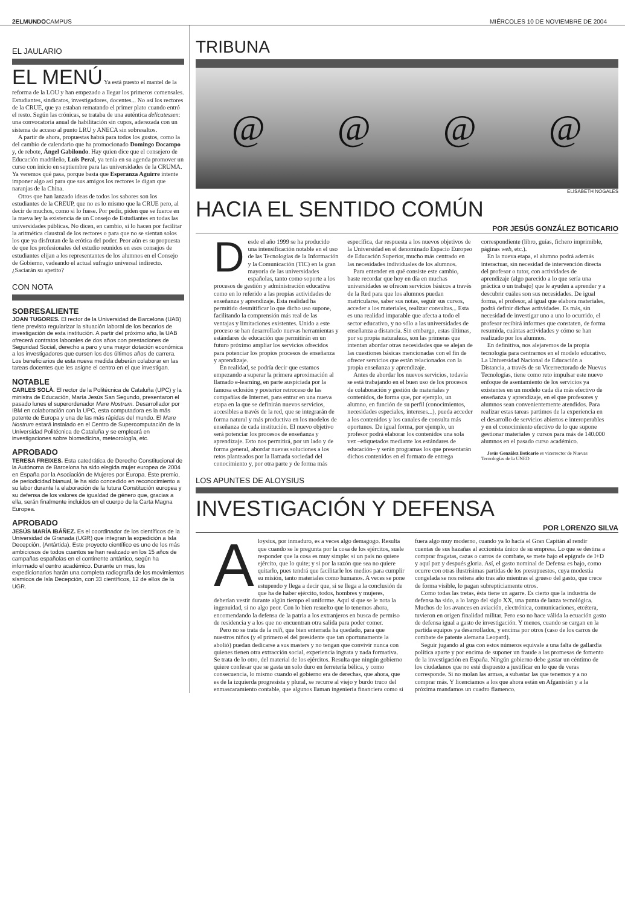2ELMUNDOCAMPUS MIÉRCOLES 10 DE NOVIEMBRE DE 2004
EL JAULARIO
EL MENÚ
Ya está puesto el mantel de la reforma de la LOU y han empezado a llegar los primeros comensales. Estudiantes, sindicatos, investigadores, docentes... No así los rectores de la CRUE, que ya estaban rematando el primer plato cuando entró el resto. Según las crónicas, se trataba de una auténtica delicatessen: una convocatoria anual de habilitación sin cupos, aderezada con un sistema de acceso al punto LRU y ANECA sin sobresaltos.
A partir de ahora, propuestas habrá para todos los gustos, como la del cambio de calendario que ha promocionado Domingo Docampo y, de rebote, Ángel Gabilondo. Hay quien dice que el consejero de Educación madrileño, Luis Peral, ya tenía en su agenda promover un curso con inicio en septiembre para las universidades de la CRUMA. Ya veremos qué pasa, porque basta que Esperanza Aguirre intente imponer algo así para que sus amigos los rectores le digan que naranjas de la China.
Otros que han lanzado ideas de todos los sabores son los estudiantes de la CREUP, que no es lo mismo que la CRUE pero, al decir de muchos, como si lo fuese. Por pedir, piden que se fuerce en la nueva ley la existencia de un Consejo de Estudiantes en todas las universidades públicas. No dicen, en cambio, si lo hacen por facilitar la aritmética claustral de los rectores o para que no se sientan solos los que ya disfrutan de la erótica del poder. Peor aún es su propuesta de que los profesionales del estudio reunidos en esos consejos de estudiantes elijan a los representantes de los alumnos en el Consejo de Gobierno, vadeando el actual sufragio universal indirecto. ¿Saciarán su apetito?
CON NOTA
SOBRESALIENTE
JOAN TUGORES. El rector de la Universidad de Barcelona (UAB) tiene previsto regularizar la situación laboral de los becarios de investigación de esta institución. A partir del próximo año, la UAB ofrecerá contratos laborales de dos años con prestaciones de Seguridad Social, derecho a paro y una mayor dotación económica a los investigadores que cursen los dos últimos años de carrera. Los beneficiarios de esta nueva medida deberán colaborar en las tareas docentes que les asigne el centro en el que investigan.
NOTABLE
CARLES SOLÀ. El rector de la Politécnica de Cataluña (UPC) y la ministra de Educación, María Jesús San Segundo, presentaron el pasado lunes el superordenador Mare Nostrum. Desarrollador por IBM en colaboración con la UPC, esta computadora es la más potente de Europa y una de las más rápidas del mundo. El Mare Nostrum estará instalado en el Centro de Supercomputación de la Universidad Politécnica de Cataluña y se empleará en investigaciones sobre biomedicina, meteorología, etc.
APROBADO
TERESA FREIXES. Esta catedrática de Derecho Constitucional de la Autónoma de Barcelona ha sido elegida mujer europea de 2004 en España por la Asociación de Mujeres por Europa. Este premio, de periodicidad bianual, le ha sido concedido en reconocimiento a su labor durante la elaboración de la futura Constitución europea y su defensa de los valores de igualdad de género que, gracias a ella, serán finalmente incluidos en el cuerpo de la Carta Magna Europea.
APROBADO
JESÚS MARÍA IBÁÑEZ. Es el coordinador de los científicos de la Universidad de Granada (UGR) que integran la expedición a Isla Decepción, (Antártida). Este proyecto científico es uno de los más ambiciosos de todos cuantos se han realizado en los 15 años de campañas españolas en el continente antártico, según ha informado el centro académico. Durante un mes, los expedicionarios harán una completa radiografía de los movimientos sísmicos de Isla Decepción, con 33 científicos, 12 de ellos de la UGR.
TRIBUNA
@ @ @ @
ELISABETH NOGALES
HACIA EL SENTIDO COMÚN
POR JESÚS GONZÁLEZ BOTICARIO
Desde el año 1999 se ha producido una intensificación notable en el uso de las Tecnologías de la Información y la Comunicación (TIC) en la gran mayoría de las universidades españolas, tanto como soporte a los procesos de gestión y administración educativa como en lo referido a las propias actividades de enseñanza y aprendizaje. Esta realidad ha permitido desmitificar lo que dicho uso supone, facilitando la comprensión más real de las ventajas y limitaciones existentes. Unido a este proceso se han desarrollado nuevas herramientas y estándares de educación que permitirán en un futuro próximo ampliar los servicios ofrecidos para potenciar los propios procesos de enseñanza y aprendizaje.
En realidad, se podría decir que estamos empezando a superar la primera aproximación al llamado e-learning, en parte auspiciada por la famosa eclosión y posterior retroceso de las compañías de Internet, para entrar en una nueva etapa en la que se definirán nuevos servicios, accesibles a través de la red, que se integrarán de forma natural y más productiva en los modelos de enseñanza de cada institución. El nuevo objetivo será potenciar los procesos de enseñanza y aprendizaje. Esto nos permitirá, por un lado y de forma general, abordar nuevas soluciones a los retos planteados por la llamada sociedad del conocimiento y, por otra parte y de forma más específica, dar respuesta a los nuevos objetivos de la Universidad en el denominado Espacio Europeo de Educación Superior, mucho más centrado en las necesidades individuales de los alumnos.
Para entender en qué consiste este cambio, baste recordar que hoy en día en muchas universidades se ofrecen servicios básicos a través de la Red para que los alumnos puedan matricularse, saber sus notas, seguir sus cursos, acceder a los materiales, realizar consultas... Esta es una realidad imparable que afecta a todo el sector educativo, y no sólo a las universidades de enseñanza a distancia. Sin embargo, estas últimas, por su propia naturaleza, son las primeras que intentan abordar otras necesidades que se alejan de las cuestiones básicas mencionadas con el fin de ofrecer servicios que están relacionados con la propia enseñanza y aprendizaje.
Antes de abordar los nuevos servicios, todavía se está trabajando en el buen uso de los procesos de colaboración y gestión de materiales y contenidos, de forma que, por ejemplo, un alumno, en función de su perfil (conocimientos, necesidades especiales, intereses...), pueda acceder a los contenidos y los canales de consulta más oportunos. De igual forma, por ejemplo, un profesor podrá elaborar los contenidos una sola vez –etiquetados mediante los estándares de educación– y serán programas los que presentarán dichos contenidos en el formato de entrega correspondiente (libro, guías, fichero imprimible, páginas web, etc.).
En la nueva etapa, el alumno podrá además interactuar, sin necesidad de intervención directa del profesor o tutor, con actividades de aprendizaje (algo parecido a lo que sería una práctica o un trabajo) que le ayuden a aprender y a descubrir cuáles son sus necesidades. De igual forma, el profesor, al igual que elabora materiales, podrá definir dichas actividades. Es más, sin necesidad de investigar uno a uno lo ocurrido, el profesor recibirá informes que constaten, de forma resumida, cuántas actividades y cómo se han realizado por los alumnos.
En definitiva, nos alejaremos de la propia tecnología para centrarnos en el modelo educativo. La Universidad Nacional de Educación a Distancia, a través de su Vicerrectorado de Nuevas Tecnologías, tiene como reto impulsar este nuevo enfoque de asentamiento de los servicios ya existentes en un modelo cada día más efectivo de enseñanza y aprendizaje, en el que profesores y alumnos sean convenientemente atendidos. Para realizar estas tareas partimos de la experiencia en el desarrollo de servicios abiertos e interoperables y en el conocimiento efectivo de lo que supone gestionar materiales y cursos para más de 140.000 alumnos en el pasado curso académico.
Jesús González Boticario es vicerrector de Nuevas Tecnologías de la UNED
LOS APUNTES DE ALOYSIUS
INVESTIGACIÓN Y DEFENSA
POR LORENZO SILVA
Aloysius, por inmaduro, es a veces algo demagogo. Resulta que cuando se le pregunta por la cosa de los ejércitos, suele responder que la cosa es muy simple: si un país no quiere ejército, que lo quite; y si por la razón que sea no quiere quitarlo, pues tendrá que facilitarle los medios para cumplir su misión, tanto materiales como humanos. A veces se pone estupendo y llega a decir que, si se llega a la conclusión de que ha de haber ejército, todos, hombres y mujeres, deberían vestir durante algún tiempo el uniforme. Aquí sí que se le nota la ingenuidad, si no algo peor. Con lo bien resuelto que lo tenemos ahora, encomendando la defensa de la patria a los extranjeros en busca de permiso de residencia y a los que no encuentran otra salida para poder comer.
Pero no se trata de la mili, que bien enterrada ha quedado, para que nuestros niños (y el primero el del presidente que tan oportunamente la abolió) puedan dedicarse a sus masters y no tengan que convivir nunca con quienes tienen otra extracción social, experiencia ingrata y nada formativa. Se trata de lo otro, del material de los ejércitos. Resulta que ningún gobierno quiere confesar que se gasta un solo duro en ferretería bélica, y como consecuencia, lo mismo cuando el gobierno era de derechas, que ahora, que es de la izquierda progresista y plural, se recurre al viejo y burdo truco del enmascaramiento contable, que algunos llaman ingeniería financiera como si fuera algo muy moderno, cuando ya lo hacía el Gran Capitán al rendir cuentas de sus hazañas al accionista único de su empresa. Lo que se destina a comprar fragatas, cazas o carros de combate, se mete bajo el epígrafe de I+D y aquí paz y después gloria. Así, el gasto nominal de Defensa es bajo, como ocurre con otras ilustrísimas partidas de los presupuestos, cuya modestia congelada se nos reitera año tras año mientras el grueso del gasto, que crece de forma visible, lo pagan subrepticiamente otros.
Como todas las tretas, ésta tiene un agarre. Es cierto que la industria de defensa ha sido, a lo largo del siglo XX, una punta de lanza tecnológica. Muchos de los avances en aviación, electrónica, comunicaciones, etcétera, tuvieron en origen finalidad militar. Pero eso no hace válida la ecuación gasto de defensa igual a gasto de investigación. Y menos, cuando se cargan en la partida equipos ya desarrollados, y encima por otros (caso de los carros de combate de patente alemana Leopard).
Seguir jugando al gua con estos números equivale a una falta de gallardía política aparte y por encima de suponer un fraude a las promesas de fomento de la investigación en España. Ningún gobierno debe gastar un céntimo de los ciudadanos que no esté dispuesto a justificar en lo que de veras corresponde. Si no molan las armas, a subastar las que tenemos y a no comprar más. Y licenciamos a los que ahora están en Afganistán y a la próxima mandamos un cuadro flamenco.